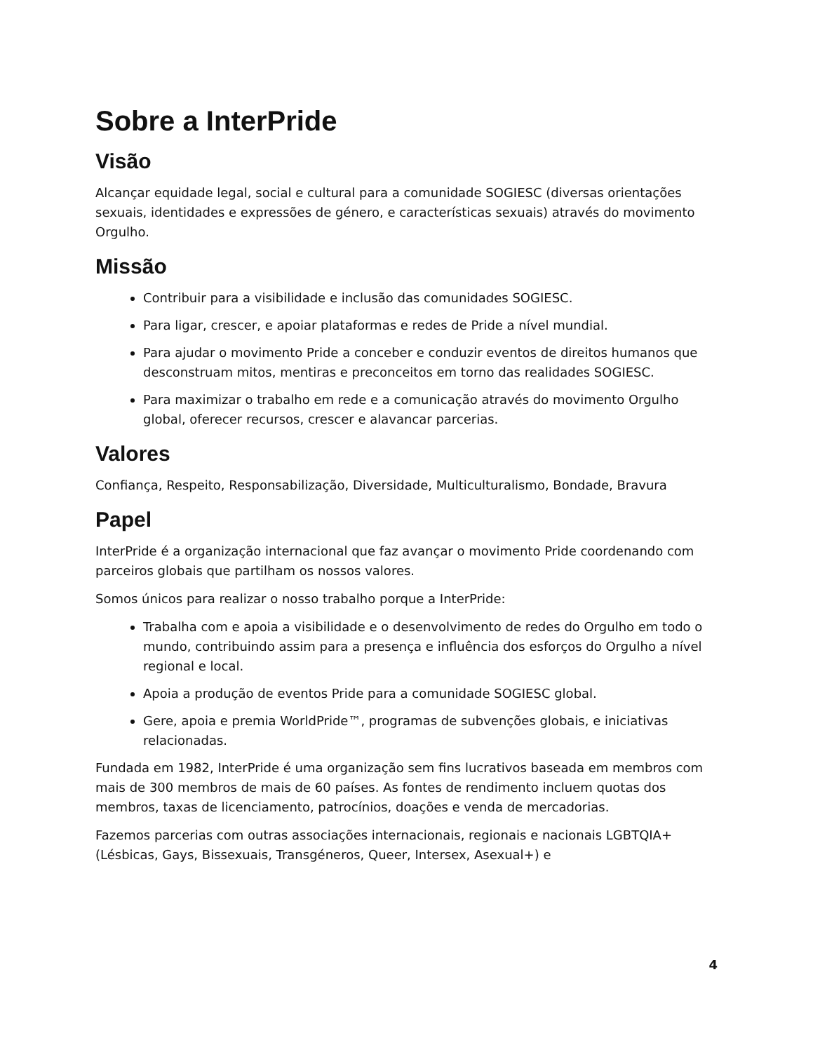Sobre a InterPride
Visão
Alcançar equidade legal, social e cultural para a comunidade SOGIESC (diversas orientações sexuais, identidades e expressões de género, e características sexuais) através do movimento Orgulho.
Missão
Contribuir para a visibilidade e inclusão das comunidades SOGIESC.
Para ligar, crescer, e apoiar plataformas e redes de Pride a nível mundial.
Para ajudar o movimento Pride a conceber e conduzir eventos de direitos humanos que desconstruam mitos, mentiras e preconceitos em torno das realidades SOGIESC.
Para maximizar o trabalho em rede e a comunicação através do movimento Orgulho global, oferecer recursos, crescer e alavancar parcerias.
Valores
Confiança, Respeito, Responsabilização, Diversidade, Multiculturalismo, Bondade, Bravura
Papel
InterPride é a organização internacional que faz avançar o movimento Pride coordenando com parceiros globais que partilham os nossos valores.
Somos únicos para realizar o nosso trabalho porque a InterPride:
Trabalha com e apoia a visibilidade e o desenvolvimento de redes do Orgulho em todo o mundo, contribuindo assim para a presença e influência dos esforços do Orgulho a nível regional e local.
Apoia a produção de eventos Pride para a comunidade SOGIESC global.
Gere, apoia e premia WorldPride™, programas de subvenções globais, e iniciativas relacionadas.
Fundada em 1982, InterPride é uma organização sem fins lucrativos baseada em membros com mais de 300 membros de mais de 60 países. As fontes de rendimento incluem quotas dos membros, taxas de licenciamento, patrocínios, doações e venda de mercadorias.
Fazemos parcerias com outras associações internacionais, regionais e nacionais LGBTQIA+ (Lésbicas, Gays, Bissexuais, Transgéneros, Queer, Intersex, Asexual+) e
4